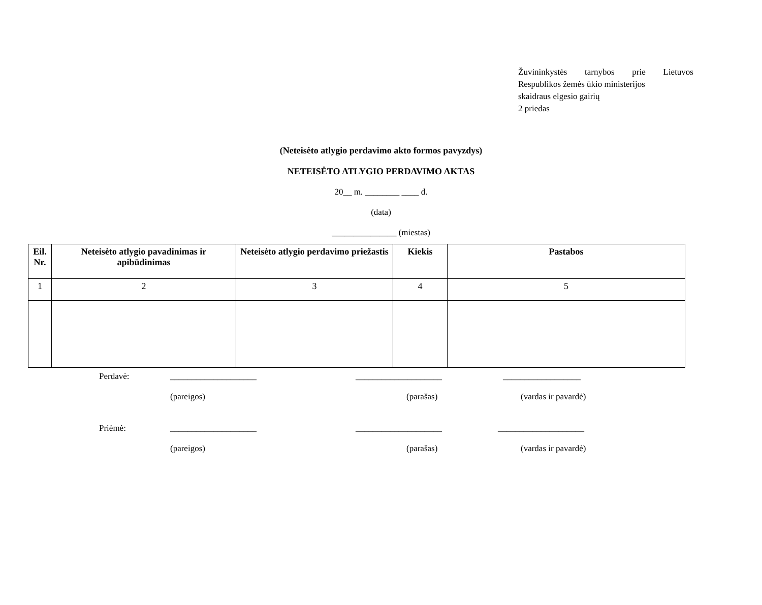Žuvininkystės tarnybos prie Lietuvos
Respublikos žemės ūkio ministerijos
skaidraus elgesio gairių
2 priedas
(Neteisėto atlygio perdavimo akto formos pavyzdys)
NETEISĖTO ATLYGIO PERDAVIMO AKTAS
20__ m. ________ ____ d.
(data)
_______________ (miestas)
| Eil. Nr. | Neteisėto atlygio pavadinimas ir apibūdinimas | Neteisėto atlygio perdavimo priežastis | Kiekis | Pastabos |
| --- | --- | --- | --- | --- |
| 1 | 2 | 3 | 4 | 5 |
Perdavė: ____________________ ____________________ __________________
(pareigos) (parašas) (vardas ir pavardė)
Priėmė: ____________________ ____________________ ____________________
(pareigos) (parašas) (vardas ir pavardė)